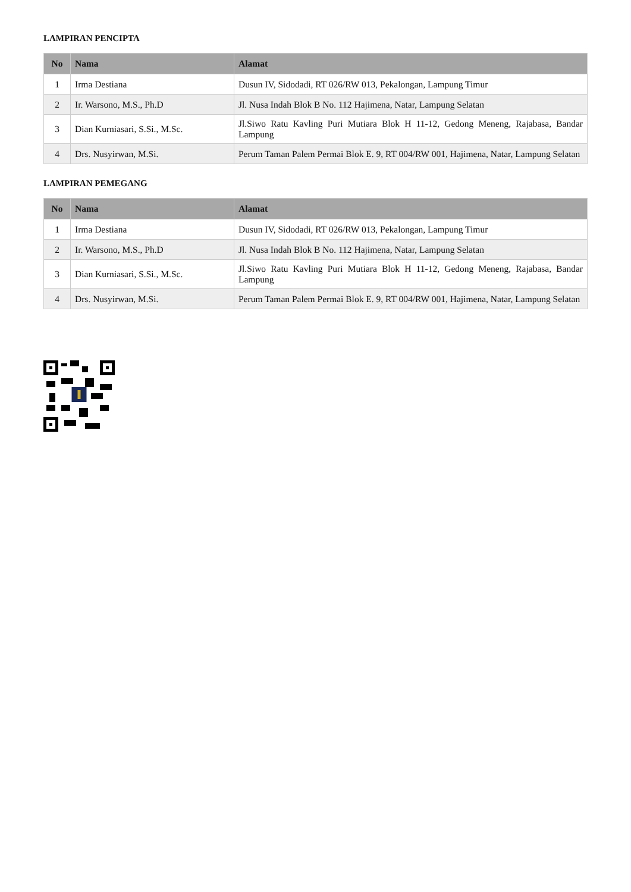LAMPIRAN PENCIPTA
| No | Nama | Alamat |
| --- | --- | --- |
| 1 | Irma Destiana | Dusun IV, Sidodadi, RT 026/RW 013, Pekalongan, Lampung Timur |
| 2 | Ir. Warsono, M.S., Ph.D | Jl. Nusa Indah Blok B No. 112 Hajimena, Natar, Lampung Selatan |
| 3 | Dian Kurniasari, S.Si., M.Sc. | Jl.Siwo Ratu Kavling Puri Mutiara Blok H 11-12, Gedong Meneng, Rajabasa, Bandar Lampung |
| 4 | Drs. Nusyirwan, M.Si. | Perum Taman Palem Permai Blok E. 9, RT 004/RW 001, Hajimena, Natar, Lampung Selatan |
LAMPIRAN PEMEGANG
| No | Nama | Alamat |
| --- | --- | --- |
| 1 | Irma Destiana | Dusun IV, Sidodadi, RT 026/RW 013, Pekalongan, Lampung Timur |
| 2 | Ir. Warsono, M.S., Ph.D | Jl. Nusa Indah Blok B No. 112 Hajimena, Natar, Lampung Selatan |
| 3 | Dian Kurniasari, S.Si., M.Sc. | Jl.Siwo Ratu Kavling Puri Mutiara Blok H 11-12, Gedong Meneng, Rajabasa, Bandar Lampung |
| 4 | Drs. Nusyirwan, M.Si. | Perum Taman Palem Permai Blok E. 9, RT 004/RW 001, Hajimena, Natar, Lampung Selatan |